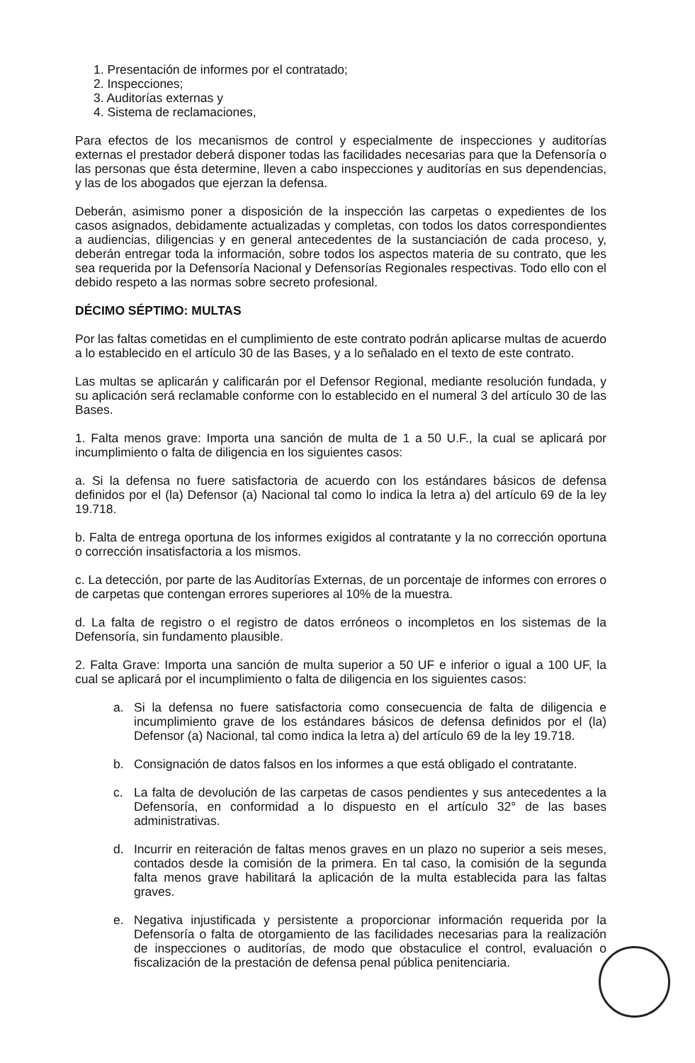1. Presentación de informes por el contratado;
2. Inspecciones;
3. Auditorías externas y
4. Sistema de reclamaciones,
Para efectos de los mecanismos de control y especialmente de inspecciones y auditorías externas el prestador deberá disponer todas las facilidades necesarias para que la Defensoría o las personas que ésta determine, lleven a cabo inspecciones y auditorías en sus dependencias, y las de los abogados que ejerzan la defensa.
Deberán, asimismo poner a disposición de la inspección las carpetas o expedientes de los casos asignados, debidamente actualizadas y completas, con todos los datos correspondientes a audiencias, diligencias y en general antecedentes de la sustanciación de cada proceso, y, deberán entregar toda la información, sobre todos los aspectos materia de su contrato, que les sea requerida por la Defensoría Nacional y Defensorías Regionales respectivas. Todo ello con el debido respeto a las normas sobre secreto profesional.
DÉCIMO SÉPTIMO: MULTAS
Por las faltas cometidas en el cumplimiento de este contrato podrán aplicarse multas de acuerdo a lo establecido en el artículo 30 de las Bases, y a lo señalado en el texto de este contrato.
Las multas se aplicarán y calificarán por el Defensor Regional, mediante resolución fundada, y su aplicación será reclamable conforme con lo establecido en el numeral 3 del artículo 30 de las Bases.
1. Falta menos grave: Importa una sanción de multa de 1 a 50 U.F., la cual se aplicará por incumplimiento o falta de diligencia en los siguientes casos:
a. Si la defensa no fuere satisfactoria de acuerdo con los estándares básicos de defensa definidos por el (la) Defensor (a) Nacional tal como lo indica la letra a) del artículo 69 de la ley 19.718.
b. Falta de entrega oportuna de los informes exigidos al contratante y la no corrección oportuna o corrección insatisfactoria a los mismos.
c. La detección, por parte de las Auditorías Externas, de un porcentaje de informes con errores o de carpetas que contengan errores superiores al 10% de la muestra.
d. La falta de registro o el registro de datos erróneos o incompletos en los sistemas de la Defensoría, sin fundamento plausible.
2. Falta Grave: Importa una sanción de multa superior a 50 UF e inferior o igual a 100 UF, la cual se aplicará por el incumplimiento o falta de diligencia en los siguientes casos:
a. Si la defensa no fuere satisfactoria como consecuencia de falta de diligencia e incumplimiento grave de los estándares básicos de defensa definidos por el (la) Defensor (a) Nacional, tal como indica la letra a) del artículo 69 de la ley 19.718.
b. Consignación de datos falsos en los informes a que está obligado el contratante.
c. La falta de devolución de las carpetas de casos pendientes y sus antecedentes a la Defensoría, en conformidad a lo dispuesto en el artículo 32° de las bases administrativas.
d. Incurrir en reiteración de faltas menos graves en un plazo no superior a seis meses, contados desde la comisión de la primera. En tal caso, la comisión de la segunda falta menos grave habilitará la aplicación de la multa establecida para las faltas graves.
e. Negativa injustificada y persistente a proporcionar información requerida por la Defensoría o falta de otorgamiento de las facilidades necesarias para la realización de inspecciones o auditorías, de modo que obstaculice el control, evaluación o fiscalización de la prestación de defensa penal pública penitenciaria.